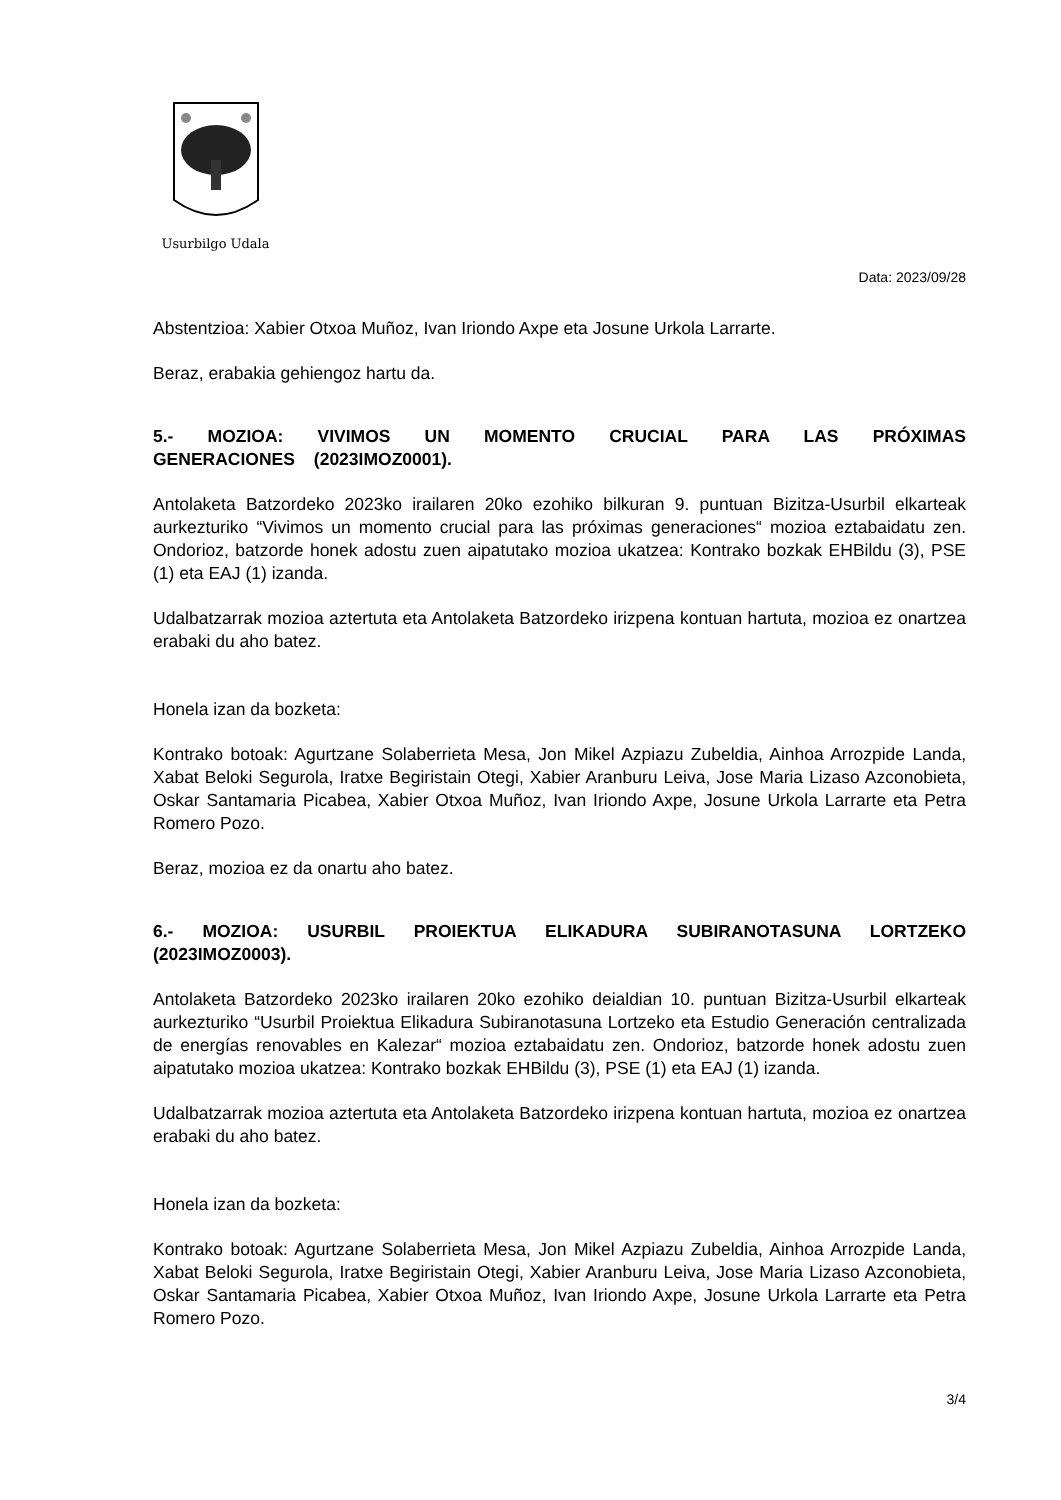Usurbilgo Udala
Data: 2023/09/28
Abstentzioa: Xabier Otxoa Muñoz, Ivan Iriondo Axpe eta Josune Urkola Larrarte.
Beraz, erabakia gehiengoz hartu da.
5.- MOZIOA: VIVIMOS UN MOMENTO CRUCIAL PARA LAS PRÓXIMAS GENERACIONES (2023IMOZ0001).
Antolaketa Batzordeko 2023ko irailaren 20ko ezohiko bilkuran 9. puntuan Bizitza-Usurbil elkarteak aurkezturiko “Vivimos un momento crucial para las próximas generaciones“ mozioa eztabaidatu zen. Ondorioz, batzorde honek adostu zuen aipatutako mozioa ukatzea: Kontrako bozkak EHBildu (3), PSE (1) eta EAJ (1) izanda.
Udalbatzarrak mozioa aztertuta eta Antolaketa Batzordeko irizpena kontuan hartuta, mozioa ez onartzea erabaki du aho batez.
Honela izan da bozketa:
Kontrako botoak: Agurtzane Solaberrieta Mesa, Jon Mikel Azpiazu Zubeldia, Ainhoa Arrozpide Landa, Xabat Beloki Segurola, Iratxe Begiristain Otegi, Xabier Aranburu Leiva, Jose Maria Lizaso Azconobieta, Oskar Santamaria Picabea, Xabier Otxoa Muñoz, Ivan Iriondo Axpe, Josune Urkola Larrarte eta Petra Romero Pozo.
Beraz, mozioa ez da onartu aho batez.
6.- MOZIOA: USURBIL PROIEKTUA ELIKADURA SUBIRANOTASUNA LORTZEKO (2023IMOZ0003).
Antolaketa Batzordeko 2023ko irailaren 20ko ezohiko deialdian 10. puntuan Bizitza-Usurbil elkarteak aurkezturiko “Usurbil Proiektua Elikadura Subiranotasuna Lortzeko eta Estudio Generación centralizada de energías renovables en Kalezar“ mozioa eztabaidatu zen. Ondorioz, batzorde honek adostu zuen aipatutako mozioa ukatzea: Kontrako bozkak EHBildu (3), PSE (1) eta EAJ (1) izanda.
Udalbatzarrak mozioa aztertuta eta Antolaketa Batzordeko irizpena kontuan hartuta, mozioa ez onartzea erabaki du aho batez.
Honela izan da bozketa:
Kontrako botoak: Agurtzane Solaberrieta Mesa, Jon Mikel Azpiazu Zubeldia, Ainhoa Arrozpide Landa, Xabat Beloki Segurola, Iratxe Begiristain Otegi, Xabier Aranburu Leiva, Jose Maria Lizaso Azconobieta, Oskar Santamaria Picabea, Xabier Otxoa Muñoz, Ivan Iriondo Axpe, Josune Urkola Larrarte eta Petra Romero Pozo.
3/4